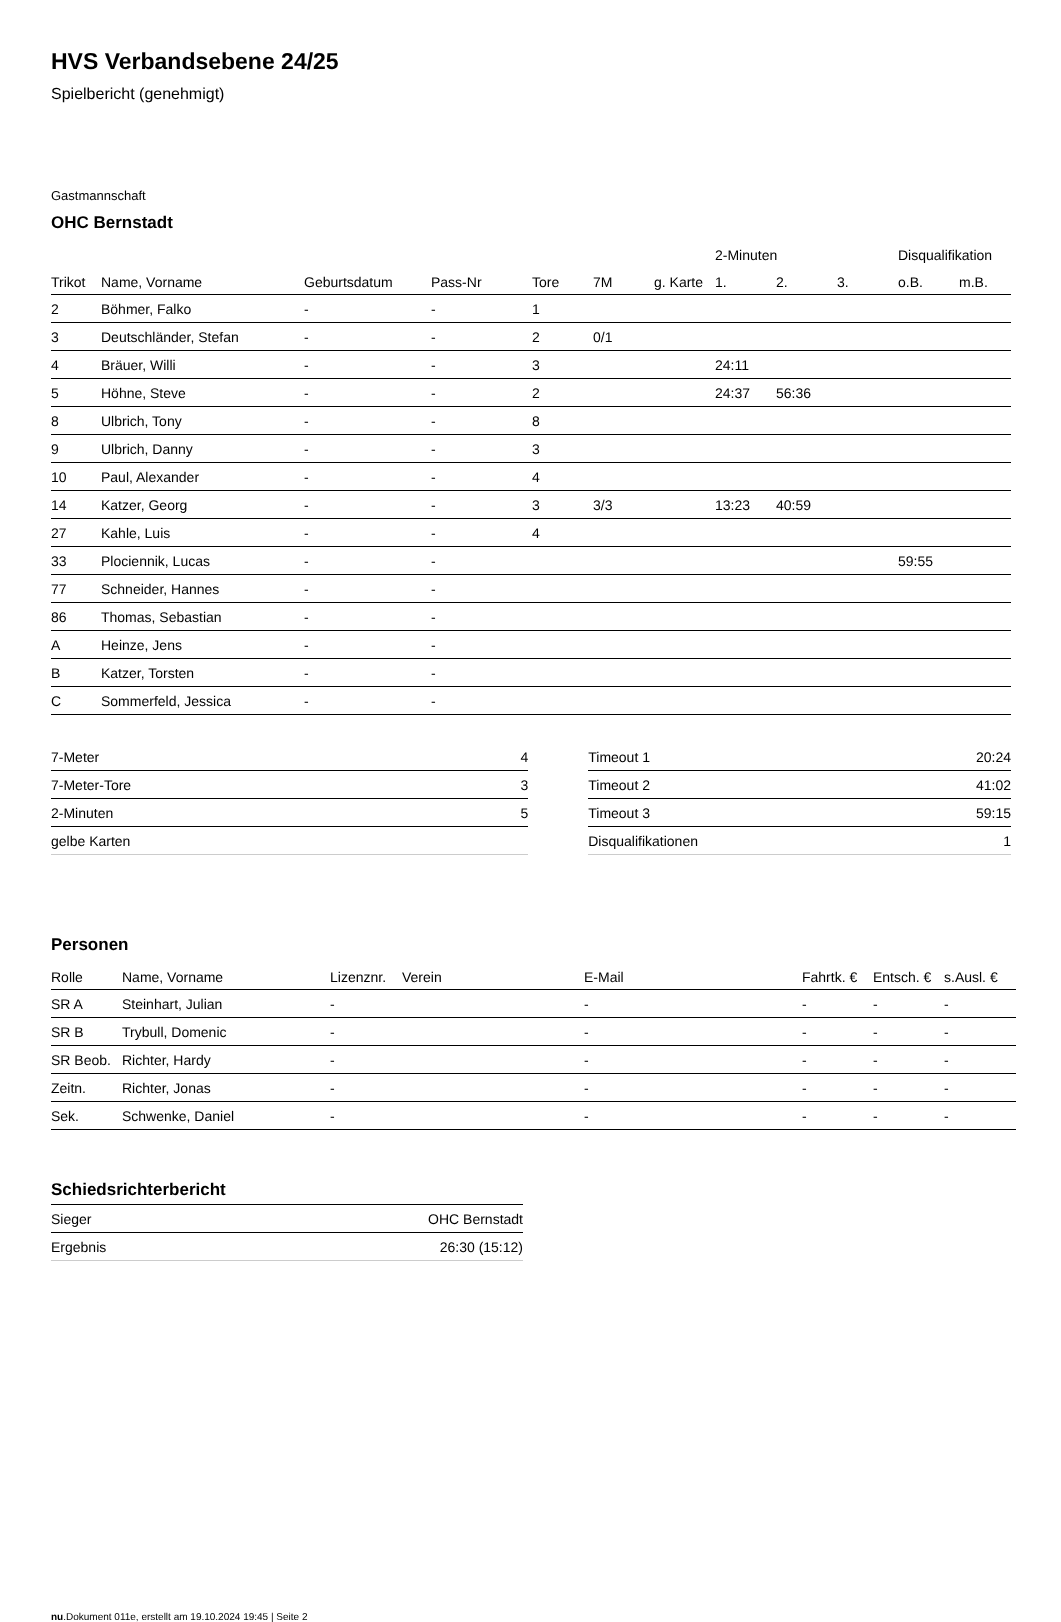HVS Verbandsebene 24/25
Spielbericht (genehmigt)
Gastmannschaft
OHC Bernstadt
| | | | | | | | 2-Minuten | | | Disqualifikation | |
| --- | --- | --- | --- | --- | --- | --- | --- | --- | --- | --- | --- |
| Trikot | Name, Vorname | Geburtsdatum | Pass-Nr | Tore | 7M | g. Karte | 1. | 2. | 3. | o.B. | m.B. |
| 2 | Böhmer, Falko | - | - | 1 | | | | | | | |
| 3 | Deutschländer, Stefan | - | - | 2 | 0/1 | | | | | | |
| 4 | Bräuer, Willi | - | - | 3 | | | 24:11 | | | | |
| 5 | Höhne, Steve | - | - | 2 | | | 24:37 | 56:36 | | | |
| 8 | Ulbrich, Tony | - | - | 8 | | | | | | | |
| 9 | Ulbrich, Danny | - | - | 3 | | | | | | | |
| 10 | Paul, Alexander | - | - | 4 | | | | | | | |
| 14 | Katzer, Georg | - | - | 3 | 3/3 | | 13:23 | 40:59 | | | |
| 27 | Kahle, Luis | - | - | 4 | | | | | | | |
| 33 | Plociennik, Lucas | - | - | | | | | | | 59:55 | |
| 77 | Schneider, Hannes | - | - | | | | | | | | |
| 86 | Thomas, Sebastian | - | - | | | | | | | | |
| A | Heinze, Jens | - | - | | | | | | | | |
| B | Katzer, Torsten | - | - | | | | | | | | |
| C | Sommerfeld, Jessica | - | - | | | | | | | | |
| 7-Meter | 4 |
| 7-Meter-Tore | 3 |
| 2-Minuten | 5 |
| gelbe Karten | |
| Timeout 1 | 20:24 |
| Timeout 2 | 41:02 |
| Timeout 3 | 59:15 |
| Disqualifikationen | 1 |
Personen
| Rolle | Name, Vorname | Lizenznr. | Verein | E-Mail | Fahrtk. € | Entsch. € | s.Ausl. € |
| --- | --- | --- | --- | --- | --- | --- | --- |
| SR A | Steinhart, Julian | - | | - | - | - | - |
| SR B | Trybull, Domenic | - | | - | - | - | - |
| SR Beob. | Richter, Hardy | - | | - | - | - | - |
| Zeitn. | Richter, Jonas | - | | - | - | - | - |
| Sek. | Schwenke, Daniel | - | | - | - | - | - |
Schiedsrichterbericht
| Sieger | OHC Bernstadt |
| Ergebnis | 26:30 (15:12) |
nu.Dokument 011e, erstellt am 19.10.2024 19:45 | Seite 2